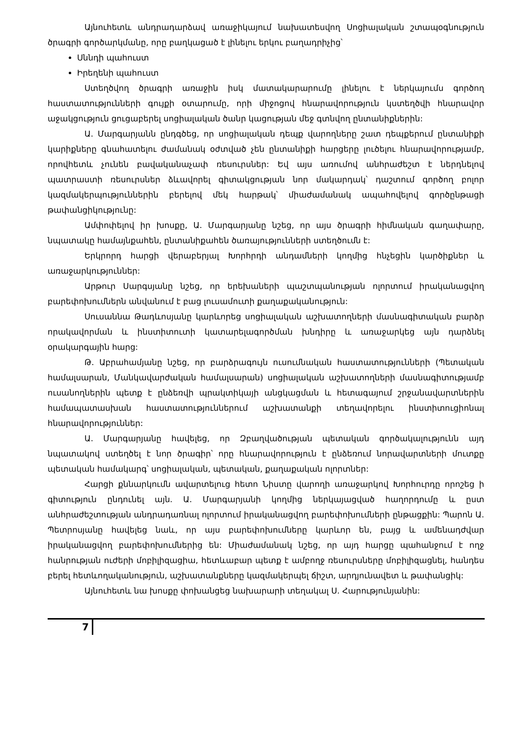Այնուհետև անդրադարձավ առաջիկայում նախատեսվող Սոցիալական շտապօգնություն ծրագրի գործարկմանը, որը բաղկացած է լինելու երկու բաղադրիչից՝
Սննդի պահուստ
Իրեղենի պահուստ
Ստեղծվող ծրագրի առաջին իսկ մատակարարումը լինելու է ներկայումս գործող հաստատությունների գույքի օտարումը, որի միջոցով հնարավորություն կստեղծվի հնարավոր աջակցություն ցուցաբերել սոցիալական ծանր կացության մեջ գտնվող ընտանիքներին:
Ա. Մարգարյանն ընդգծեց, որ սոցիալական դեպք վարողները շատ դեպքերում ընտանիքի կարիքները գնահատելու ժամանակ օժտված չեն ընտանիքի հարցերը լուծելու հնարավորությամբ, որովհետև չունեն բավականաչափ ռեսուրսներ: Եվ այս առումով անհրաժեշտ է ներդնելով պատրաստի ռեսուրսներ ձևավորել գիտակցության նոր մակարդակ՝ դաշտում գործող բոլոր կազմակերպություններին բերելով մեկ հարթակ՝ միաժամանակ ապահովելով գործընթացի թափանցիկությունը:
Ամփոփելով իր խոսքը, Ա. Մարգարյանը նշեց, որ այս ծրագրի հիմնական գաղափարը, նպատակը համայնքահեն, ընտանիքահեն ծառայությունների ստեղծումն է:
Երկրորդ հարցի վերաբերյալ Խորհրդի անդամների կողմից հնչեցին կարծիքներ և առաջարկություններ:
Արթուր Սարգսյանը նշեց, որ երեխաների պաշտպանության ոլորտում իրականացվող բարեփոխումներն անվանում է բաց լուսամուտի քաղաքականություն:
Սուսաննա Թադևոսյանը կարևորեց սոցիալական աշխատողների մասնագիտական բարձր որակավորման և ինստիտուտի կատարելագործման խնդիրը և առաջարկեց այն դարձնել օրակարգային հարց:
Թ. Աբրահամյանը նշեց, որ բարձրագույն ուսումնական հաստատությունների (Պետական համալսարան, Մանկավարժական համալսարան) սոցիալական աշխատողների մասնագիտությամբ ուսանողներին պետք է ընձեռվի պրակտիկայի անցկացման և հետագայում շրջանավարտներին համապատասխան հաստատություններում աշխատանքի տեղավորելու ինստիտուցիոնալ հնարավորություններ:
Ա. Մարգարյանը հավելեց, որ Զբաղվածության պետական գործակալությունն այդ նպատակով ստեղծել է նոր ծրագիր՝ որը հնարավորություն է ընձեռում նորավարտների մուտքը պետական համակարգ՝ սոցիալական, պետական, քաղաքական ոլորտներ:
Հարցի քննարկումն ավարտելուց հետո Նիստը վարողի առաջարկով Խորհուրդը որոշեց ի գիտություն ընդունել այն. Ա. Մարգարյանի կողմից ներկայացված հաղորդումը և ըստ անհրաժեշտության անդրադառնալ ոլորտում իրականացվող բարեփոխումների ընթացքին: Պարոն Ա. Պետրոսյանը հավելեց նաև, որ այս բարեփոխումները կարևոր են, բայց և ամենադժվար իրականացվող բարեփոխումներից են: Միաժամանակ նշեց, որ այդ հարցը պահանջում է ողջ հանրության ուժերի մոբիլիզացիա, հետևաբար պետք է ամբողջ ռեսուրսները մոբիլիզացնել, հանդես բերել հետևողականություն, աշխատանքները կազմակերպել ճիշտ, արդյունավետ և թափանցիկ:
Այնուհետև նա խոսքը փոխանցեց նախարարի տեղակալ Ս. Հարությունյանին:
7